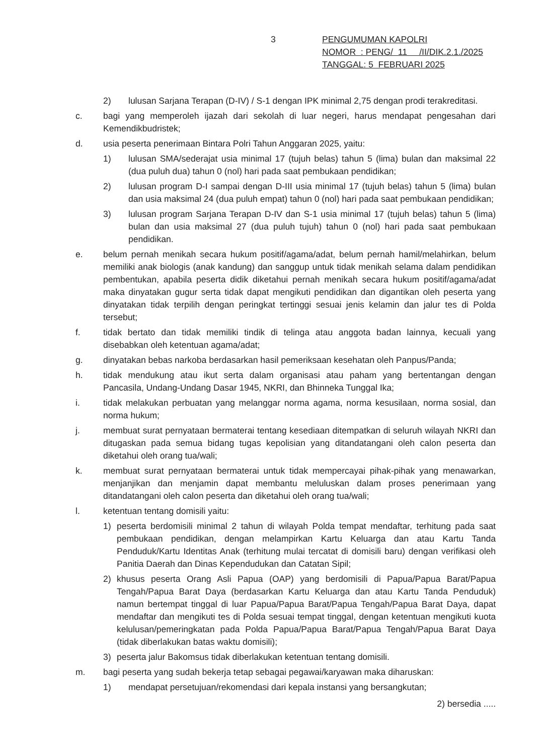3
PENGUMUMAN KAPOLRI
NOMOR : PENG/ 11 /II/DIK.2.1./2025
TANGGAL: 5 FEBRUARI 2025
2) lulusan Sarjana Terapan (D-IV) / S-1 dengan IPK minimal 2,75 dengan prodi terakreditasi.
c. bagi yang memperoleh ijazah dari sekolah di luar negeri, harus mendapat pengesahan dari Kemendikbudristek;
d. usia peserta penerimaan Bintara Polri Tahun Anggaran 2025, yaitu:
1) lulusan SMA/sederajat usia minimal 17 (tujuh belas) tahun 5 (lima) bulan dan maksimal 22 (dua puluh dua) tahun 0 (nol) hari pada saat pembukaan pendidikan;
2) lulusan program D-I sampai dengan D-III usia minimal 17 (tujuh belas) tahun 5 (lima) bulan dan usia maksimal 24 (dua puluh empat) tahun 0 (nol) hari pada saat pembukaan pendidikan;
3) lulusan program Sarjana Terapan D-IV dan S-1 usia minimal 17 (tujuh belas) tahun 5 (lima) bulan dan usia maksimal 27 (dua puluh tujuh) tahun 0 (nol) hari pada saat pembukaan pendidikan.
e. belum pernah menikah secara hukum positif/agama/adat, belum pernah hamil/melahirkan, belum memiliki anak biologis (anak kandung) dan sanggup untuk tidak menikah selama dalam pendidikan pembentukan, apabila peserta didik diketahui pernah menikah secara hukum positif/agama/adat maka dinyatakan gugur serta tidak dapat mengikuti pendidikan dan digantikan oleh peserta yang dinyatakan tidak terpilih dengan peringkat tertinggi sesuai jenis kelamin dan jalur tes di Polda tersebut;
f. tidak bertato dan tidak memiliki tindik di telinga atau anggota badan lainnya, kecuali yang disebabkan oleh ketentuan agama/adat;
g. dinyatakan bebas narkoba berdasarkan hasil pemeriksaan kesehatan oleh Panpus/Panda;
h. tidak mendukung atau ikut serta dalam organisasi atau paham yang bertentangan dengan Pancasila, Undang-Undang Dasar 1945, NKRI, dan Bhinneka Tunggal Ika;
i. tidak melakukan perbuatan yang melanggar norma agama, norma kesusilaan, norma sosial, dan norma hukum;
j. membuat surat pernyataan bermaterai tentang kesediaan ditempatkan di seluruh wilayah NKRI dan ditugaskan pada semua bidang tugas kepolisian yang ditandatangani oleh calon peserta dan diketahui oleh orang tua/wali;
k. membuat surat pernyataan bermaterai untuk tidak mempercayai pihak-pihak yang menawarkan, menjanjikan dan menjamin dapat membantu meluluskan dalam proses penerimaan yang ditandatangani oleh calon peserta dan diketahui oleh orang tua/wali;
l. ketentuan tentang domisili yaitu:
1) peserta berdomisili minimal 2 tahun di wilayah Polda tempat mendaftar, terhitung pada saat pembukaan pendidikan, dengan melampirkan Kartu Keluarga dan atau Kartu Tanda Penduduk/Kartu Identitas Anak (terhitung mulai tercatat di domisili baru) dengan verifikasi oleh Panitia Daerah dan Dinas Kependudukan dan Catatan Sipil;
2) khusus peserta Orang Asli Papua (OAP) yang berdomisili di Papua/Papua Barat/Papua Tengah/Papua Barat Daya (berdasarkan Kartu Keluarga dan atau Kartu Tanda Penduduk) namun bertempat tinggal di luar Papua/Papua Barat/Papua Tengah/Papua Barat Daya, dapat mendaftar dan mengikuti tes di Polda sesuai tempat tinggal, dengan ketentuan mengikuti kuota kelulusan/pemeringkatan pada Polda Papua/Papua Barat/Papua Tengah/Papua Barat Daya (tidak diberlakukan batas waktu domisili);
3) peserta jalur Bakomsus tidak diberlakukan ketentuan tentang domisili.
m. bagi peserta yang sudah bekerja tetap sebagai pegawai/karyawan maka diharuskan:
1) mendapat persetujuan/rekomendasi dari kepala instansi yang bersangkutan;
2) bersedia .....